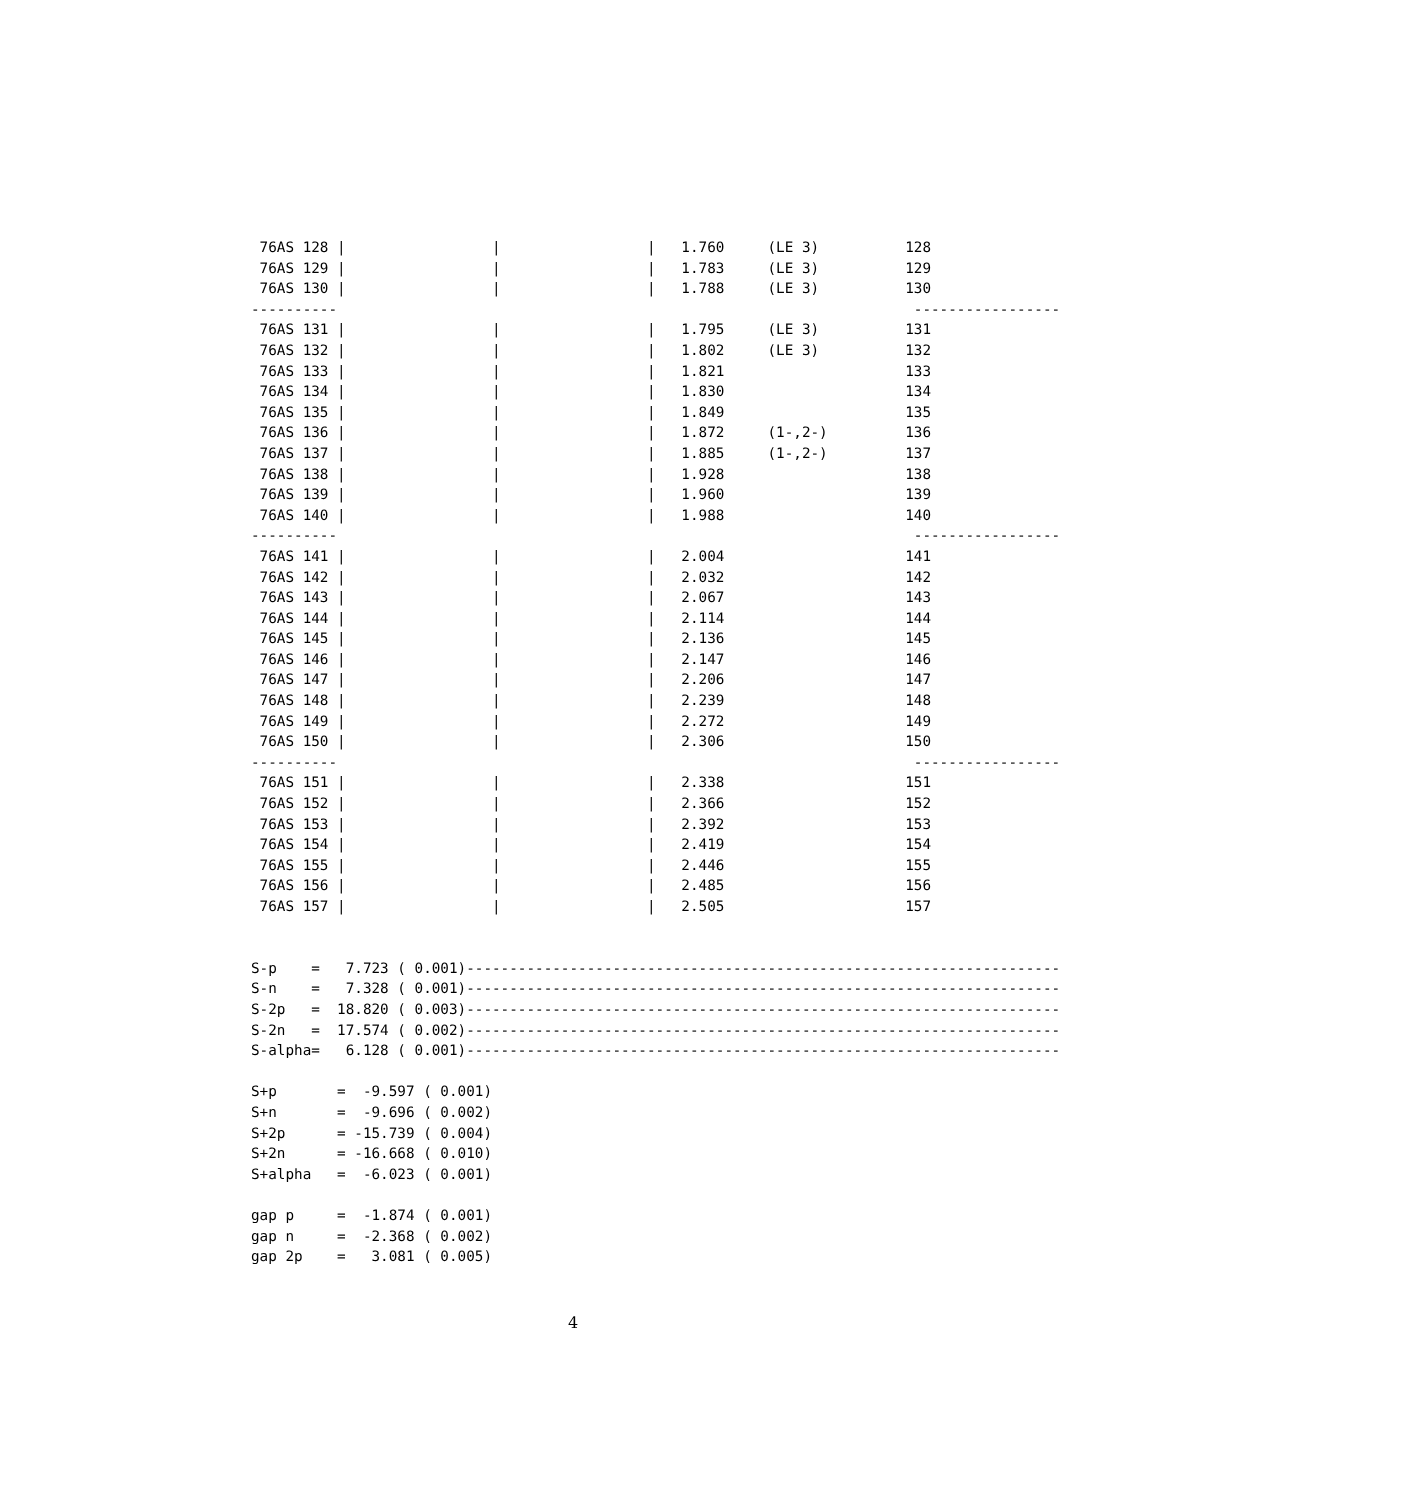76AS 128 |                 |                 |   1.760     (LE 3)          128
 76AS 129 |                 |                 |   1.783     (LE 3)          129
 76AS 130 |                 |                 |   1.788     (LE 3)          130
----------                                                                   -----------------
 76AS 131 |                 |                 |   1.795     (LE 3)          131
 76AS 132 |                 |                 |   1.802     (LE 3)          132
 76AS 133 |                 |                 |   1.821                     133
 76AS 134 |                 |                 |   1.830                     134
 76AS 135 |                 |                 |   1.849                     135
 76AS 136 |                 |                 |   1.872     (1-,2-)         136
 76AS 137 |                 |                 |   1.885     (1-,2-)         137
 76AS 138 |                 |                 |   1.928                     138
 76AS 139 |                 |                 |   1.960                     139
 76AS 140 |                 |                 |   1.988                     140
----------                                                                   -----------------
 76AS 141 |                 |                 |   2.004                     141
 76AS 142 |                 |                 |   2.032                     142
 76AS 143 |                 |                 |   2.067                     143
 76AS 144 |                 |                 |   2.114                     144
 76AS 145 |                 |                 |   2.136                     145
 76AS 146 |                 |                 |   2.147                     146
 76AS 147 |                 |                 |   2.206                     147
 76AS 148 |                 |                 |   2.239                     148
 76AS 149 |                 |                 |   2.272                     149
 76AS 150 |                 |                 |   2.306                     150
----------                                                                   -----------------
 76AS 151 |                 |                 |   2.338                     151
 76AS 152 |                 |                 |   2.366                     152
 76AS 153 |                 |                 |   2.392                     153
 76AS 154 |                 |                 |   2.419                     154
 76AS 155 |                 |                 |   2.446                     155
 76AS 156 |                 |                 |   2.485                     156
 76AS 157 |                 |                 |   2.505                     157


S-p    =   7.723 ( 0.001)---------------------------------------------------------------------
S-n    =   7.328 ( 0.001)---------------------------------------------------------------------
S-2p   =  18.820 ( 0.003)---------------------------------------------------------------------
S-2n   =  17.574 ( 0.002)---------------------------------------------------------------------
S-alpha=   6.128 ( 0.001)---------------------------------------------------------------------

S+p       =  -9.597 ( 0.001)
S+n       =  -9.696 ( 0.002)
S+2p      = -15.739 ( 0.004)
S+2n      = -16.668 ( 0.010)
S+alpha   =  -6.023 ( 0.001)

gap p     =  -1.874 ( 0.001)
gap n     =  -2.368 ( 0.002)
gap 2p    =   3.081 ( 0.005)
4